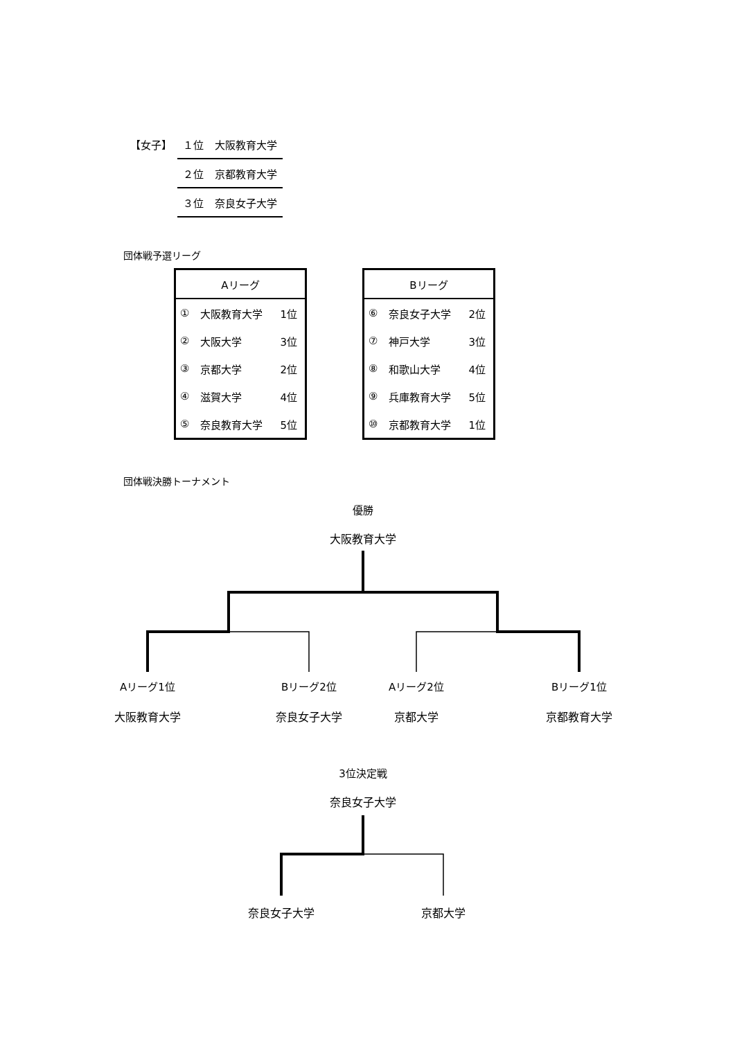| 【女子】 | １位 | 大阪教育大学 |
| | ２位 | 京都教育大学 |
| | ３位 | 奈良女子大学 |
団体戦予選リーグ
| Aリーグ | | |
| --- | --- | --- |
| ① | 大阪教育大学 | 1位 |
| ② | 大阪大学 | 3位 |
| ③ | 京都大学 | 2位 |
| ④ | 滋賀大学 | 4位 |
| ⑤ | 奈良教育大学 | 5位 |
| Bリーグ | | |
| --- | --- | --- |
| ⑥ | 奈良女子大学 | 2位 |
| ⑦ | 神戸大学 | 3位 |
| ⑧ | 和歌山大学 | 4位 |
| ⑨ | 兵庫教育大学 | 5位 |
| ⑩ | 京都教育大学 | 1位 |
団体戦決勝トーナメント
優勝
大阪教育大学
Aリーグ1位
大阪教育大学
Bリーグ2位
奈良女子大学
Aリーグ2位
京都大学
Bリーグ1位
京都教育大学
3位決定戦
奈良女子大学
奈良女子大学 京都大学